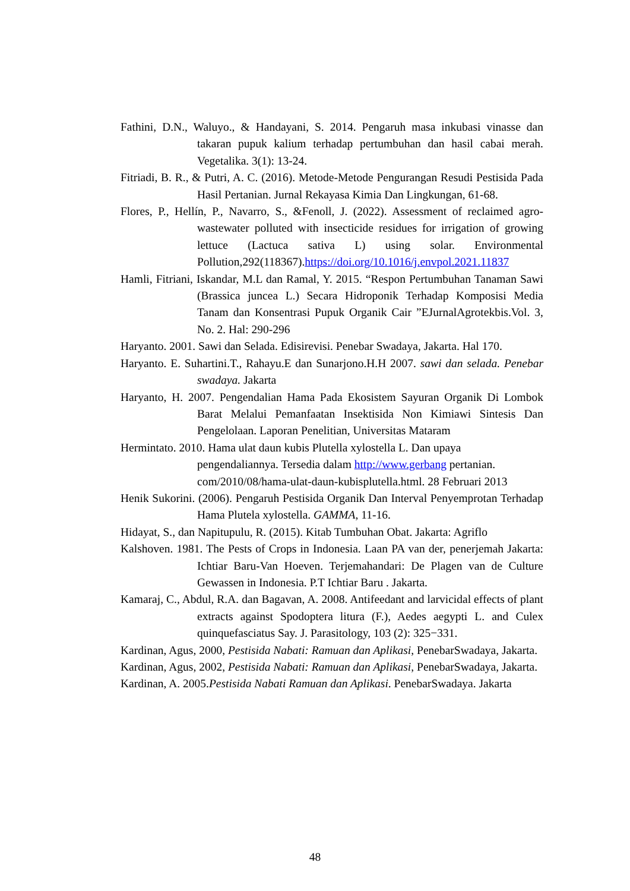Fathini, D.N., Waluyo., & Handayani, S. 2014. Pengaruh masa inkubasi vinasse dan takaran pupuk kalium terhadap pertumbuhan dan hasil cabai merah. Vegetalika. 3(1): 13-24.
Fitriadi, B. R., & Putri, A. C. (2016). Metode-Metode Pengurangan Resudi Pestisida Pada Hasil Pertanian. Jurnal Rekayasa Kimia Dan Lingkungan, 61-68.
Flores, P., Hellín, P., Navarro, S., &Fenoll, J. (2022). Assessment of reclaimed agro-wastewater polluted with insecticide residues for irrigation of growing lettuce (Lactuca sativa L) using solar. Environmental Pollution,292(118367).https://doi.org/10.1016/j.envpol.2021.11837
Hamli, Fitriani, Iskandar, M.L dan Ramal, Y. 2015. “Respon Pertumbuhan Tanaman Sawi (Brassica juncea L.) Secara Hidroponik Terhadap Komposisi Media Tanam dan Konsentrasi Pupuk Organik Cair ”EJurnalAgrotekbis.Vol. 3, No. 2. Hal: 290-296
Haryanto. 2001. Sawi dan Selada. Edisirevisi. Penebar Swadaya, Jakarta. Hal 170.
Haryanto. E. Suhartini.T., Rahayu.E dan Sunarjono.H.H 2007. sawi dan selada. Penebar swadaya. Jakarta
Haryanto, H. 2007. Pengendalian Hama Pada Ekosistem Sayuran Organik Di Lombok Barat Melalui Pemanfaatan Insektisida Non Kimiawi Sintesis Dan Pengelolaan. Laporan Penelitian, Universitas Mataram
Hermintato. 2010. Hama ulat daun kubis Plutella xylostella L. Dan upaya pengendaliannya. Tersedia dalam http://www.gerbang pertanian. com/2010/08/hama-ulat-daun-kubisplutella.html. 28 Februari 2013
Henik Sukorini. (2006). Pengaruh Pestisida Organik Dan Interval Penyemprotan Terhadap Hama Plutela xylostella. GAMMA, 11-16.
Hidayat, S., dan Napitupulu, R. (2015). Kitab Tumbuhan Obat. Jakarta: Agriflo
Kalshoven. 1981. The Pests of Crops in Indonesia. Laan PA van der, penerjemah Jakarta: Ichtiar Baru-Van Hoeven. Terjemahandari: De Plagen van de Culture Gewassen in Indonesia. P.T Ichtiar Baru . Jakarta.
Kamaraj, C., Abdul, R.A. dan Bagavan, A. 2008. Antifeedant and larvicidal effects of plant extracts against Spodoptera litura (F.), Aedes aegypti L. and Culex quinquefasciatus Say. J. Parasitology, 103 (2): 325−331.
Kardinan, Agus, 2000, Pestisida Nabati: Ramuan dan Aplikasi, PenebarSwadaya, Jakarta.
Kardinan, Agus, 2002, Pestisida Nabati: Ramuan dan Aplikasi, PenebarSwadaya, Jakarta.
Kardinan, A. 2005.Pestisida Nabati Ramuan dan Aplikasi. PenebarSwadaya. Jakarta
48